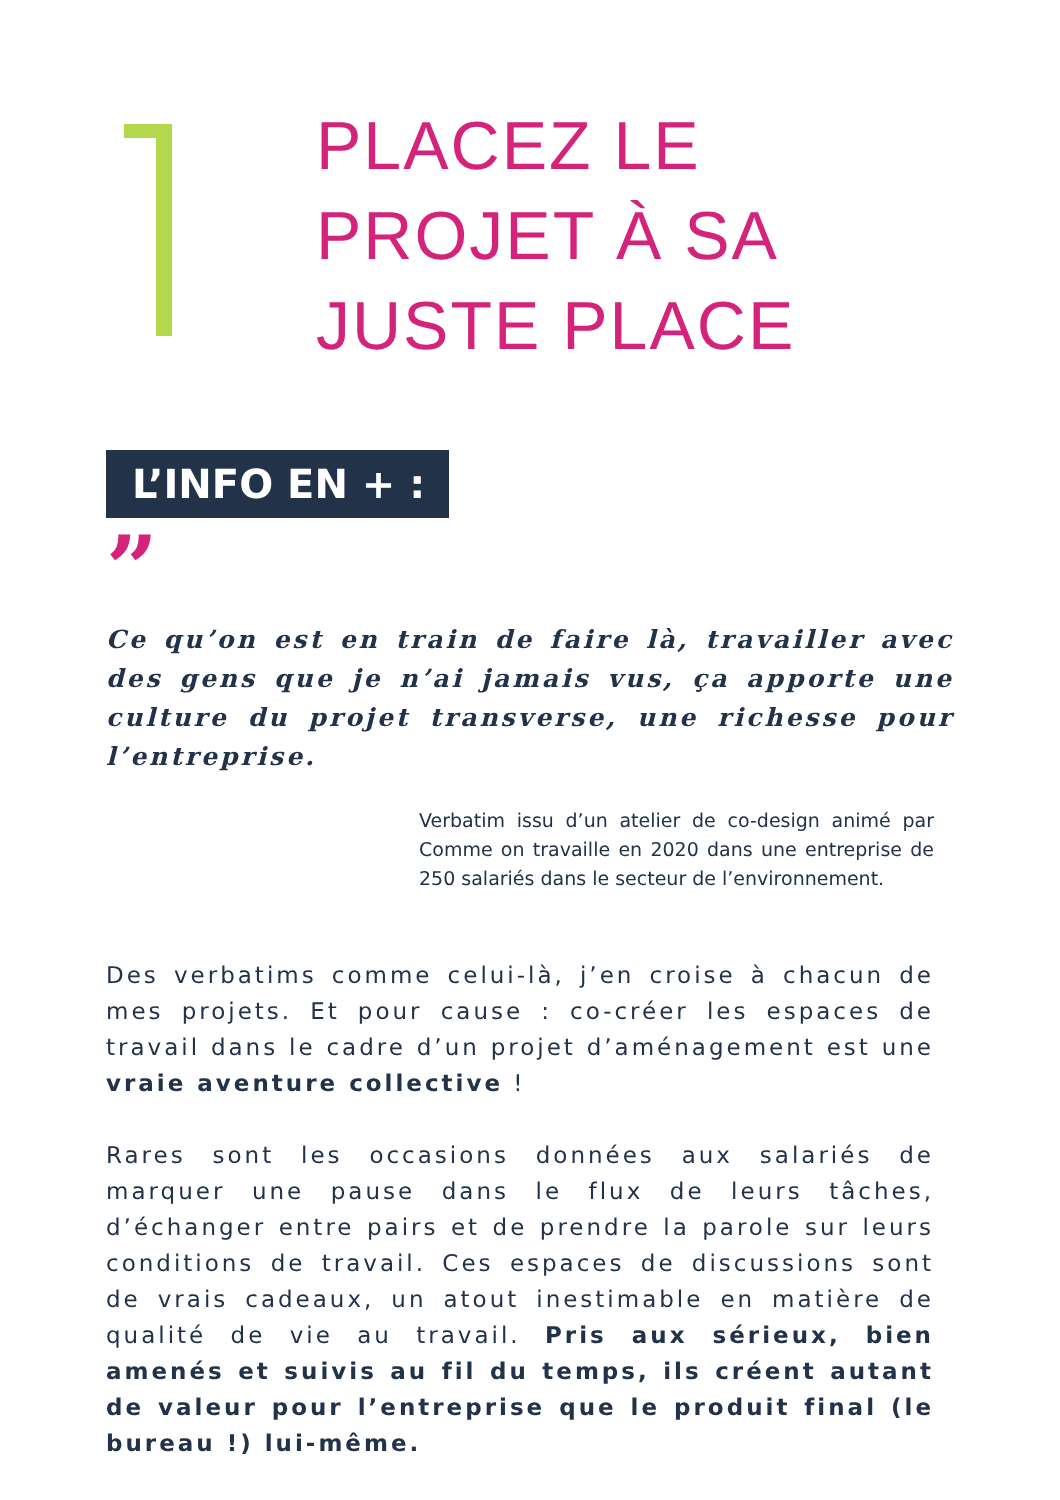PLACEZ LE
PROJET À SA
JUSTE PLACE
L’INFO EN + :
”
Ce qu’on est en train de faire là, travailler avec des gens que je n’ai jamais vus, ça apporte une culture du projet transverse, une richesse pour l’entreprise.
Verbatim issu d’un atelier de co-design animé par Comme on travaille en 2020 dans une entreprise de 250 salariés dans le secteur de l’environnement.
Des verbatims comme celui-là, j’en croise à chacun de mes projets. Et pour cause : co-créer les espaces de travail dans le cadre d’un projet d’aménagement est une vraie aventure collective !
Rares sont les occasions données aux salariés de marquer une pause dans le flux de leurs tâches, d’échanger entre pairs et de prendre la parole sur leurs conditions de travail. Ces espaces de discussions sont de vrais cadeaux, un atout inestimable en matière de qualité de vie au travail. Pris aux sérieux, bien amenés et suivis au fil du temps, ils créent autant de valeur pour l’entreprise que le produit final (le bureau !) lui-même.